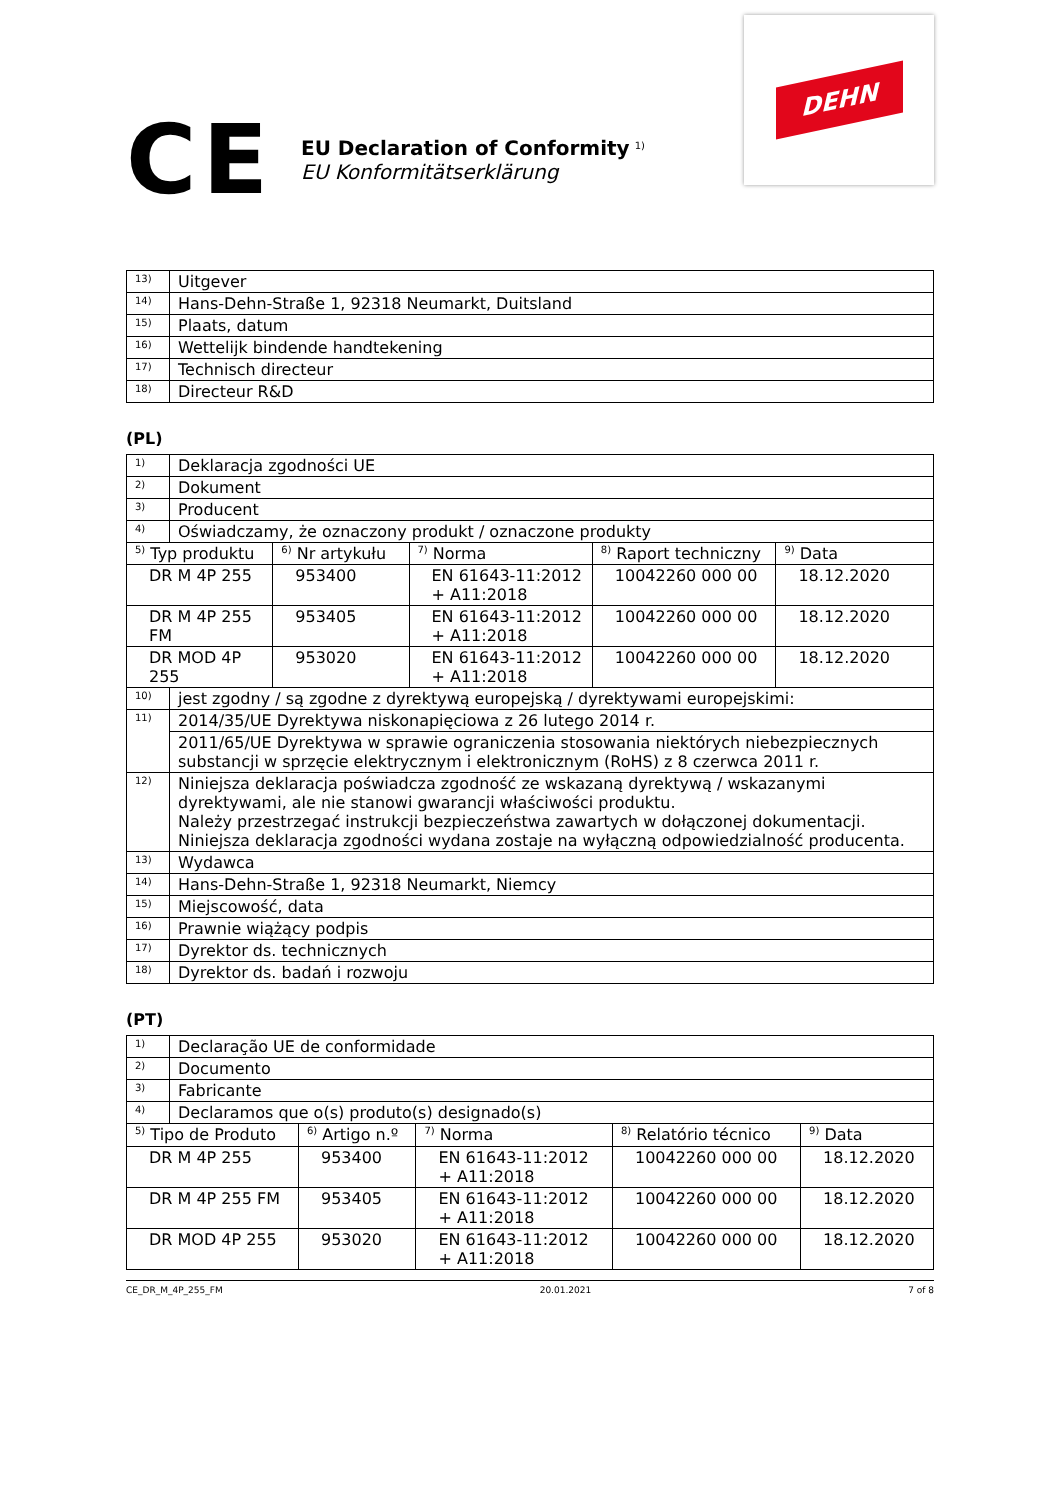CE
EU Declaration of Conformity <sup>1)</sup>
EU Konformitätserklärung
DEHN
| 13) | Uitgever |
| 14) | Hans-Dehn-Straße 1, 92318 Neumarkt, Duitsland |
| 15) | Plaats, datum |
| 16) | Wettelijk bindende handtekening |
| 17) | Technisch directeur |
| 18) | Directeur R&D |
(PL)
| 1) | Deklaracja zgodności UE | | | | |
| 2) | Dokument | | | | |
| 3) | Producent | | | | |
| 4) | Oświadczamy, że oznaczony produkt / oznaczone produkty | | | | |
| <sup>5)</sup> Typ produktu | | <sup>6)</sup> Nr artykułu | <sup>7)</sup> Norma | <sup>8)</sup> Raport techniczny | <sup>9)</sup> Data |
| DR M 4P 255 | | 953400 | EN 61643-11:2012 + A11:2018 | 10042260 000 00 | 18.12.2020 |
| DR M 4P 255 FM | | 953405 | EN 61643-11:2012 + A11:2018 | 10042260 000 00 | 18.12.2020 |
| DR MOD 4P 255 | | 953020 | EN 61643-11:2012 + A11:2018 | 10042260 000 00 | 18.12.2020 |
| 10) | jest zgodny / są zgodne z dyrektywą europejską / dyrektywami europejskimi: | | | | |
| 11) | 2014/35/UE Dyrektywa niskonapięciowa z 26 lutego 2014 r. | | | | |
| | 2011/65/UE Dyrektywa w sprawie ograniczenia stosowania niektórych niebezpiecznych substancji w sprzęcie elektrycznym i elektronicznym (RoHS) z 8 czerwca 2011 r. | | | | |
| 12) | Niniejsza deklaracja poświadcza zgodność ze wskazaną dyrektywą / wskazanymi dyrektywami, ale nie stanowi gwarancji właściwości produktu. Należy przestrzegać instrukcji bezpieczeństwa zawartych w dołączonej dokumentacji. Niniejsza deklaracja zgodności wydana zostaje na wyłączną odpowiedzialność producenta. | | | | |
| 13) | Wydawca | | | | |
| 14) | Hans-Dehn-Straße 1, 92318 Neumarkt, Niemcy | | | | |
| 15) | Miejscowość, data | | | | |
| 16) | Prawnie wiążący podpis | | | | |
| 17) | Dyrektor ds. technicznych | | | | |
| 18) | Dyrektor ds. badań i rozwoju | | | | |
(PT)
| 1) | Declaração UE de conformidade | | | | |
| 2) | Documento | | | | |
| 3) | Fabricante | | | | |
| 4) | Declaramos que o(s) produto(s) designado(s) | | | | |
| <sup>5)</sup> Tipo de Produto | | <sup>6)</sup> Artigo n.º | <sup>7)</sup> Norma | <sup>8)</sup> Relatório técnico | <sup>9)</sup> Data |
| DR M 4P 255 | | 953400 | EN 61643-11:2012 + A11:2018 | 10042260 000 00 | 18.12.2020 |
| DR M 4P 255 FM | | 953405 | EN 61643-11:2012 + A11:2018 | 10042260 000 00 | 18.12.2020 |
| DR MOD 4P 255 | | 953020 | EN 61643-11:2012 + A11:2018 | 10042260 000 00 | 18.12.2020 |
CE_DR_M_4P_255_FM 20.01.2021 7 of 8